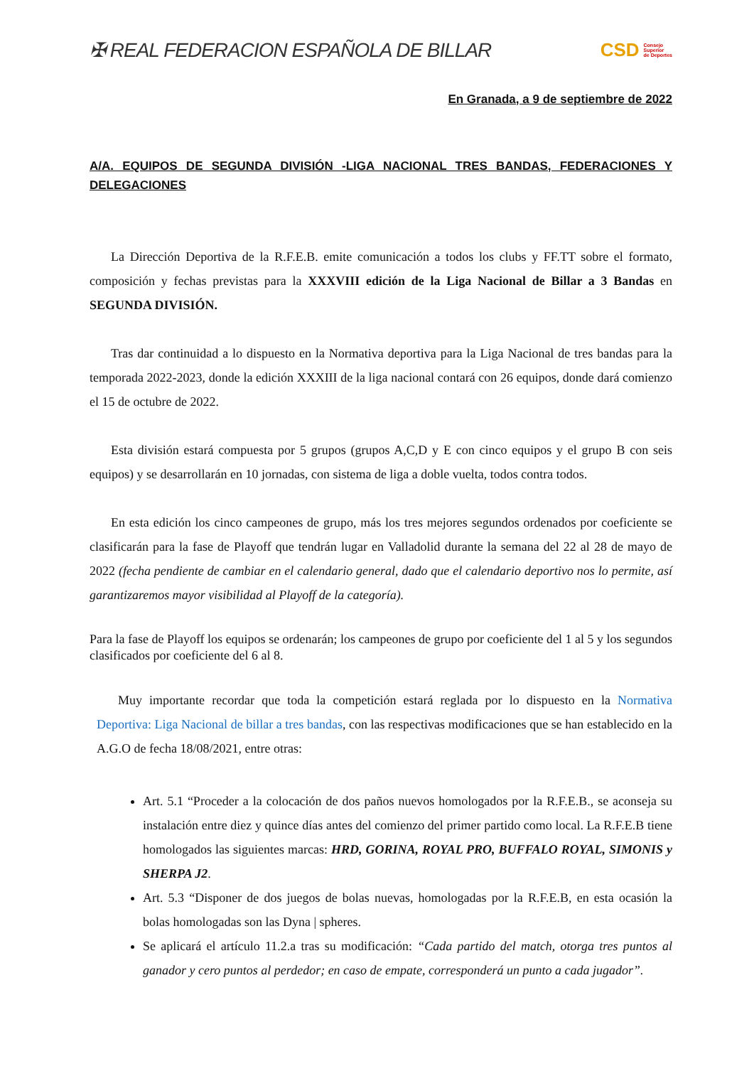✠ REAL FEDERACION ESPAÑOLA DE BILLAR
CSD Consejo
Superior
de Deportes
En Granada, a 9 de septiembre de 2022
A/A. EQUIPOS DE SEGUNDA DIVISIÓN -LIGA NACIONAL TRES BANDAS, FEDERACIONES Y DELEGACIONES
La Dirección Deportiva de la R.F.E.B. emite comunicación a todos los clubs y FF.TT sobre el formato, composición y fechas previstas para la XXXVIII edición de la Liga Nacional de Billar a 3 Bandas en SEGUNDA DIVISIÓN.
Tras dar continuidad a lo dispuesto en la Normativa deportiva para la Liga Nacional de tres bandas para la temporada 2022-2023, donde la edición XXXIII de la liga nacional contará con 26 equipos, donde dará comienzo el 15 de octubre de 2022.
Esta división estará compuesta por 5 grupos (grupos A,C,D y E con cinco equipos y el grupo B con seis equipos) y se desarrollarán en 10 jornadas, con sistema de liga a doble vuelta, todos contra todos.
En esta edición los cinco campeones de grupo, más los tres mejores segundos ordenados por coeficiente se clasificarán para la fase de Playoff que tendrán lugar en Valladolid durante la semana del 22 al 28 de mayo de 2022 (fecha pendiente de cambiar en el calendario general, dado que el calendario deportivo nos lo permite, así garantizaremos mayor visibilidad al Playoff de la categoría).
Para la fase de Playoff los equipos se ordenarán; los campeones de grupo por coeficiente del 1 al 5 y los segundos clasificados por coeficiente del 6 al 8.
Muy importante recordar que toda la competición estará reglada por lo dispuesto en la Normativa Deportiva: Liga Nacional de billar a tres bandas, con las respectivas modificaciones que se han establecido en la A.G.O de fecha 18/08/2021, entre otras:
Art. 5.1 “Proceder a la colocación de dos paños nuevos homologados por la R.F.E.B., se aconseja su instalación entre diez y quince días antes del comienzo del primer partido como local. La R.F.E.B tiene homologados las siguientes marcas: HRD, GORINA, ROYAL PRO, BUFFALO ROYAL, SIMONIS y SHERPA J2.
Art. 5.3 “Disponer de dos juegos de bolas nuevas, homologadas por la R.F.E.B, en esta ocasión la bolas homologadas son las Dyna | spheres.
Se aplicará el artículo 11.2.a tras su modificación: “Cada partido del match, otorga tres puntos al ganador y cero puntos al perdedor; en caso de empate, corresponderá un punto a cada jugador”.